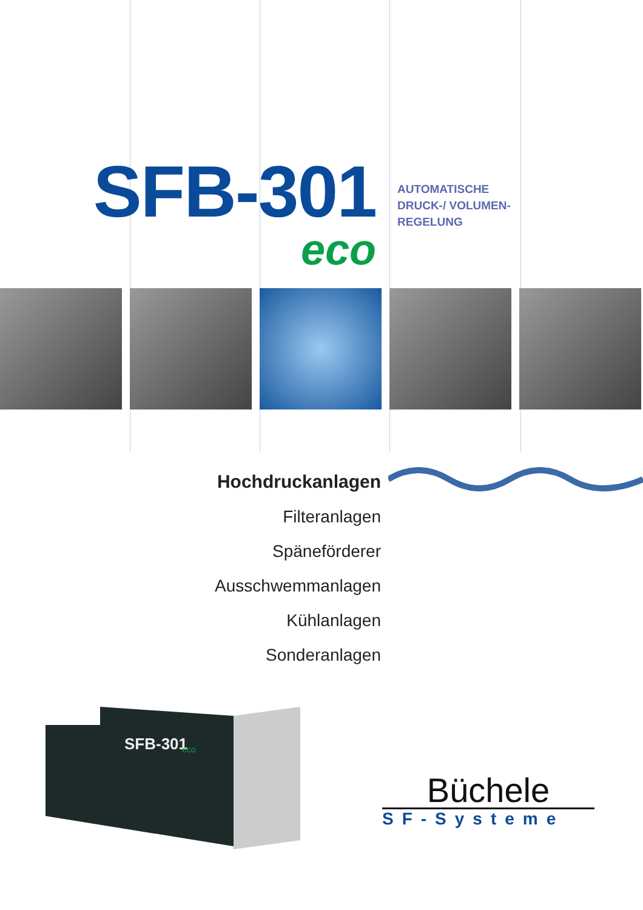SFB-301
eco
AUTOMATISCHE
DRUCK-/ VOLUMEN-
REGELUNG
Hochdruckanlagen
Filteranlagen
Späneförderer
Ausschwemmanlagen
Kühlanlagen
Sonderanlagen
SFB-301
eco
Büchele
SF-Systeme